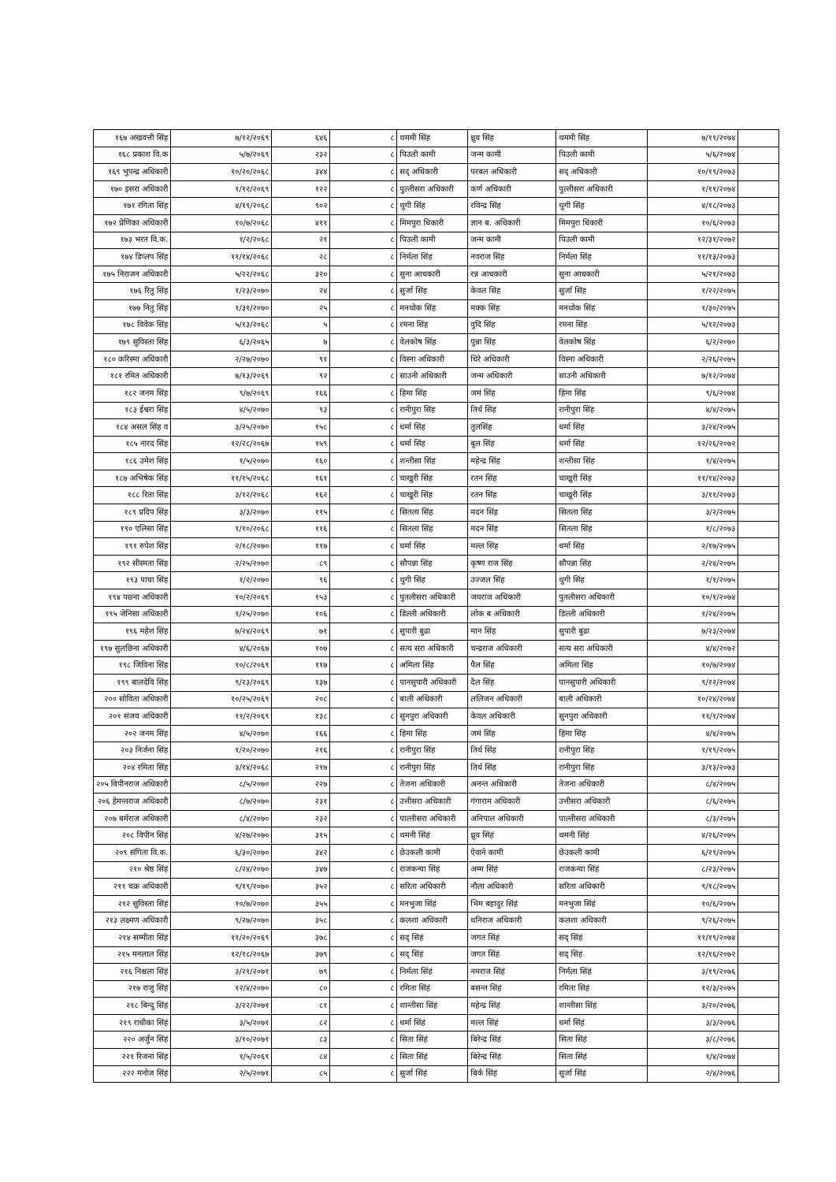| १६७ अखवत्ती सिंह | ७/१२/२०६९ | ६४६ | ८ | थममी सिंह | ध्रुव सिंह | थममी सिंह | ७/११/२०७४ | |
| १६८ प्रकाश वि.क | ५/७/२०६९ | २३२ | ८ | पिउली कामी | जन्म कामी | पिउली कामी | ५/६/२०७४ | |
| १६९ भुपन्द्र अधिकारी | १०/२०/२०६८ | ३४४ | ८ | सद् अधिकारी | परबल अधिकारी | सद् अधिकारी | १०/१९/२०७३ | |
| १७० इसरा अधिकारी | १/१२/२०६९ | १२२ | ८ | पुल्तीसरा अधिकारी | कर्ण अधिकारी | पुल्तीसरा अधिकारी | १/११/२०७४ | |
| १७१ रंगिता सिंह | ४/१९/२०६८ | ९०२ | ८ | थुगी सिंह | रविन्द्र सिंह | थुगी सिंह | ४/१८/२०७३ | |
| १७२ प्रेणिका अधिकारी | १०/७/२०६८ | ४११ | ८ | मिमपुरा धिकारी | ज्ञान ब. अधिकारी | मिमपुरा धिकारी | १०/६/२०७३ | |
| १७३ भरत वि.क. | १/२/२०६८ | २१ | ८ | पिउली कामी | जन्म कामी | पिउली कामी | १२/३१/२०७२ | |
| १७४ डिप्लप सिंह | ११/१४/२०६८ | २८ | ८ | निर्मला सिंह | नवराज सिंह | निर्मला सिंह | ११/१३/२०७३ | |
| १७५ निराजन अधिकारी | ५/२२/२०६८ | ३२० | ८ | सुना आधकारी | रन्न आधकारी | सुना आधकारी | ५/२१/२०७३ | |
| १७६ रितु सिंह | १/२३/२०७० | २४ | ८ | सुर्जा सिंह | केवल सिंह | सुर्जा सिंह | १/२२/२०७५ | |
| १७७ नितु सिंह | १/३१/२०७० | २५ | ८ | मनथोक सिंह | मक्क सिंह | मनथोक सिंह | १/३०/२०७५ | |
| १७८ विवेक सिंह | ५/१३/२०६८ | ५ | ८ | रमना सिंह | वुदि सिंह | रमना सिंह | ५/१२/२०७३ | |
| १७९ सुविस्ता सिंह | ६/३/२०६५ | ७ | ८ | वेलकोष सिंह | पुन्ना सिंह | वेलकोष सिंह | ६/२/२०७० | |
| १८० करिस्मा अधिकारी | २/२७/२०७० | ९१ | ८ | विस्ना अधिकारी | धिरे अधिकारी | विस्ना अधिकारी | २/२६/२०७५ | |
| १८१ रमित अधिकारी | ७/१३/२०६९ | ९२ | ८ | साउनी अधिकारी | जन्म अधिकारी | साउनी अधिकारी | ७/१२/२०७४ | |
| १८२ जनम सिंह | ९/७/२०६९ | १६६ | ८ | हिमा सिंह | जमं सिंह | हिमा सिंह | ९/६/२०७४ | |
| १८३ ईश्वरा सिंह | ४/५/२०७० | ९३ | ८ | रानीपुरा सिंह | तिर्थ सिंह | रानीपुरा सिंह | ४/४/२०७५ | |
| १८४ असल सिंह व | ३/२५/२०७० | १५८ | ८ | धर्मा सिंह | तुलसिंह | धर्मा सिंह | ३/२४/२०७५ | |
| १८५ नारद सिंह | १२/२८/२०६७ | १५९ | ८ | धर्मा सिंह | बुल सिंह | धर्मा सिंह | १२/२६/२०७२ | |
| १८६ उमेश सिंह | १/५/२०७० | १६० | ८ | शन्तीसा सिंह | महेन्द्र सिंह | शन्तीसा सिंह | १/४/२०७५ | |
| १८७ अभिषेक सिंह | ११/१५/२०६८ | १६१ | ८ | चाखुरी सिंह | रतन सिंह | चाखुरी सिंह | ११/१४/२०७३ | |
| १८८ रिता सिंह | ३/१२/२०६८ | १६२ | ८ | चाखुरी सिंह | रतन सिंह | चाखुरी सिंह | ३/११/२०७३ | |
| १८९ प्रदिप सिंह | ३/३/२०७० | ११५ | ८ | सितला सिंह | मदन सिंह | सितला सिंह | ३/२/२०७५ | |
| १९० एलिसा सिंह | १/१०/२०६८ | ११६ | ८ | सितला सिंह | मदन सिंह | सितला सिंह | १/८/२०७३ | |
| १९१ रुपेश सिंह | २/१८/२०७० | ११७ | ८ | धर्मा सिंह | मल्ल सिंह | धर्मा सिंह | २/१७/२०७५ | |
| १९२ सीस्मता सिंह | २/२५/२०७० | ८९ | ८ | सौपन्ना सिंह | कृष्ण राज सिंह | सौपन्ना सिंह | २/२४/२०७५ | |
| १९३ पाचा सिंह | १/२/२०७० | ९६ | ८ | थुगी सिंह | उज्जल सिंह | थुगी सिंह | १/१/२०७५ | |
| १९४ पछ्ना अधिकारी | १०/२/२०६९ | १५३ | ८ | पुतलीसरा अधिकारी | जयराज अधिकारी | पुतलीसरा अधिकारी | १०/१/२०७४ | |
| १९५ जेनिसा अधिकारी | १/२५/२०७० | १०६ | ८ | डिल्ली अधिकारी | लोक ब अधिकारी | डिल्ली अधिकारी | १/२४/२०७५ | |
| १९६ महेश सिंह | ७/२४/२०६९ | ७१ | ८ | सुपारी बुढा | मान सिंह | सुपारी बुढा | ७/२३/२०७४ | |
| १९७ सुलछिना अधिकारी | ४/६/२०६७ | १०७ | ८ | सत्य सरा अधिकारी | चन्द्रराज अधिकारी | सत्य सरा अधिकारी | ४/४/२०७२ | |
| १९८ जिविना सिंह | १०/८/२०६९ | ११७ | ८ | अमिला सिंह | पैल सिंह | अमिला सिंह | १०/७/२०७४ | |
| १९९ बालदेवि सिंह | ९/२३/२०६९ | १३७ | ८ | पानसुपारी अधिकारी | दैल सिंह | पानसुपारी अधिकारी | ९/२२/२०७४ | |
| २०० सोविता अधिकारी | १०/२५/२०६९ | २०८ | ८ | बाली अधिकारी | ललिजन अधिकारी | बाली अधिकारी | १०/२४/२०७४ | |
| २०१ संजय अधिकारी | ११/२/२०६९ | १३८ | ८ | सुनपुरा अधिकारी | केवल अधिकारी | सुनपुरा अधिकारी | ११/१/२०७४ | |
| २०२ जनम सिंह | ४/५/२०७० | १६६ | ८ | हिमा सिंह | जमं सिंह | हिमा सिंह | ४/४/२०७५ | |
| २०३ निर्जना सिंह | १/२०/२०७० | २१६ | ८ | रानीपुरा सिंह | तिर्थ सिंह | रानीपुरा सिंह | १/१९/२०७५ | |
| २०४ रमिता सिंह | ३/१४/२०६८ | २१७ | ८ | रानीपुरा सिंह | तिर्थ सिंह | रानीपुरा सिंह | ३/१३/२०७३ | |
| २०५ विपीनराज अधिकारी | ८/५/२०७० | २२७ | ८ | तेजना अधिकारी | अनन्त अधिकारी | तेजना अधिकारी | ८/४/२०७५ | |
| २०६ हेमन्तराज अधिकारी | ८/७/२०७० | २३१ | ८ | उत्तीसरा अधिकारी | गंगाराम अधिकारी | उत्तीसरा अधिकारी | ८/६/२०७५ | |
| २०७ बर्मराज अधिकारी | ८/४/२०७० | २३२ | ८ | पाल्तीसरा अधिकारी | अनिपाल अधिकारी | पाल्तीसरा अधिकारी | ८/३/२०७५ | |
| २०८ विपीन सिंहं | ४/२७/२०७० | ३१५ | ८ | थमनी सिंहं | ध्रुव सिंहं | थमनी सिंहं | ४/२६/२०७५ | |
| २०९ संगिता वि.क. | ६/३०/२०७० | ३४२ | ८ | छेउकली कामी | ऐवाने कामी | छेउकली कामी | ६/२९/२०७५ | |
| २१० श्रेष्ठ सिंहं | ८/२४/२०७० | ३४७ | ८ | राजकन्या सिंहं | अम्म सिंहं | राजकन्या सिंहं | ८/२३/२०७५ | |
| २११ चक्र अधिकारी | ९/१९/२०७० | ३५२ | ८ | सरिता अधिकारी | नौला अधिकारी | सरिता अधिकारी | ९/१८/२०७५ | |
| २१२ सुविस्ता सिंहं | १०/७/२०७० | ३५५ | ८ | मनभुजा सिंहं | भिम बहादुर सिंहं | मनभुजा सिंहं | १०/६/२०७५ | |
| २१३ लक्ष्मण अधिकारी | ९/२७/२०७० | ३५८ | ८ | कलशा अधिकारी | धनिराज अधिकारी | कलशा अधिकारी | ९/२६/२०७५ | |
| २१४ सम्मीता सिंहं | ११/२०/२०६९ | ३७८ | ८ | सद् सिंहं | जगत सिंहं | सद् सिंहं | ११/१९/२०७४ | |
| २१५ मनलाल सिंहं | १२/१८/२०६७ | ३७९ | ८ | सद् सिंहं | जगत सिंहं | सद् सिंहं | १२/१६/२०७२ | |
| २१६ निश्चला सिंहं | ३/२१/२०७१ | ७९ | ८ | निर्मला सिंहं | नमराज सिंहं | निर्मला सिंहं | ३/१९/२०७६ | |
| २१७ राजु सिंहं | १२/४/२०७० | ८० | ८ | रमिता सिंहं | बसन्त सिंहं | रमिता सिंहं | १२/३/२०७५ | |
| २१८ बिन्दु सिंहं | ३/२२/२०७१ | ८१ | ८ | शान्तीसा सिंहं | महेन्द्र सिंहं | शान्तीसा सिंहं | ३/२०/२०७६ | |
| २१९ राधीका सिंहं | ३/५/२०७१ | ८२ | ८ | धर्मा सिंहं | मल्ल सिंहं | धर्मा सिंहं | ३/३/२०७६ | |
| २२० अर्जुन सिंहं | ३/१०/२०७१ | ८३ | ८ | सिता सिंहं | बिरेन्द्र सिंहं | सिता सिंहं | ३/८/२०७६ | |
| २२१ रिजना सिंहं | १/५/२०६९ | ८४ | ८ | सिता सिंहं | बिरेन्द्र सिंहं | सिता सिंहं | १/४/२०७४ | |
| २२२ मनोज सिंहं | २/५/२०७१ | ८५ | ८ | सुर्जा सिंहं | बिर्क सिंहं | सुर्जा सिंहं | २/४/२०७६ | |